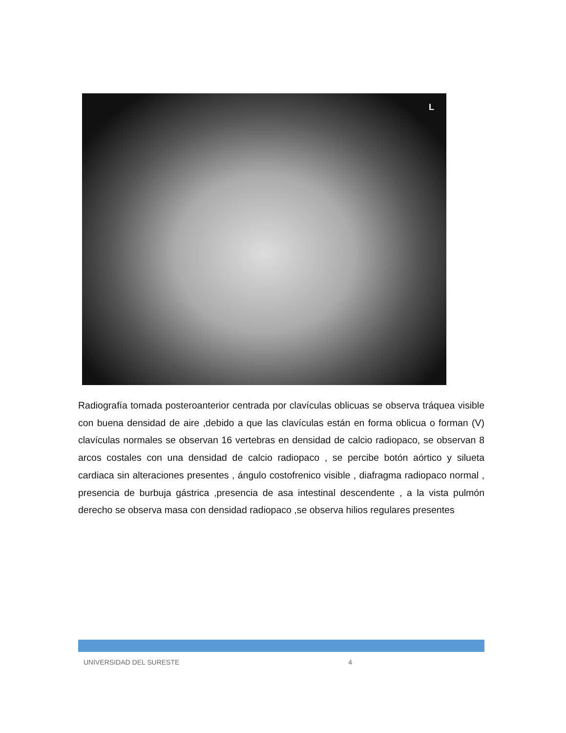L
Radiografía tomada posteroanterior centrada por clavículas oblicuas se observa tráquea visible con buena densidad de aire ,debido a que las clavículas están en forma oblicua o forman (V) clavículas normales se observan 16 vertebras en densidad de calcio radiopaco, se observan 8 arcos costales con una densidad de calcio radiopaco , se percibe botón aórtico y silueta cardiaca sin alteraciones presentes , ángulo costofrenico visible , diafragma radiopaco normal , presencia de burbuja gástrica ,presencia de asa intestinal descendente , a la vista pulmón derecho se observa masa con densidad radiopaco ,se observa hilios regulares presentes
UNIVERSIDAD DEL SURESTE 4